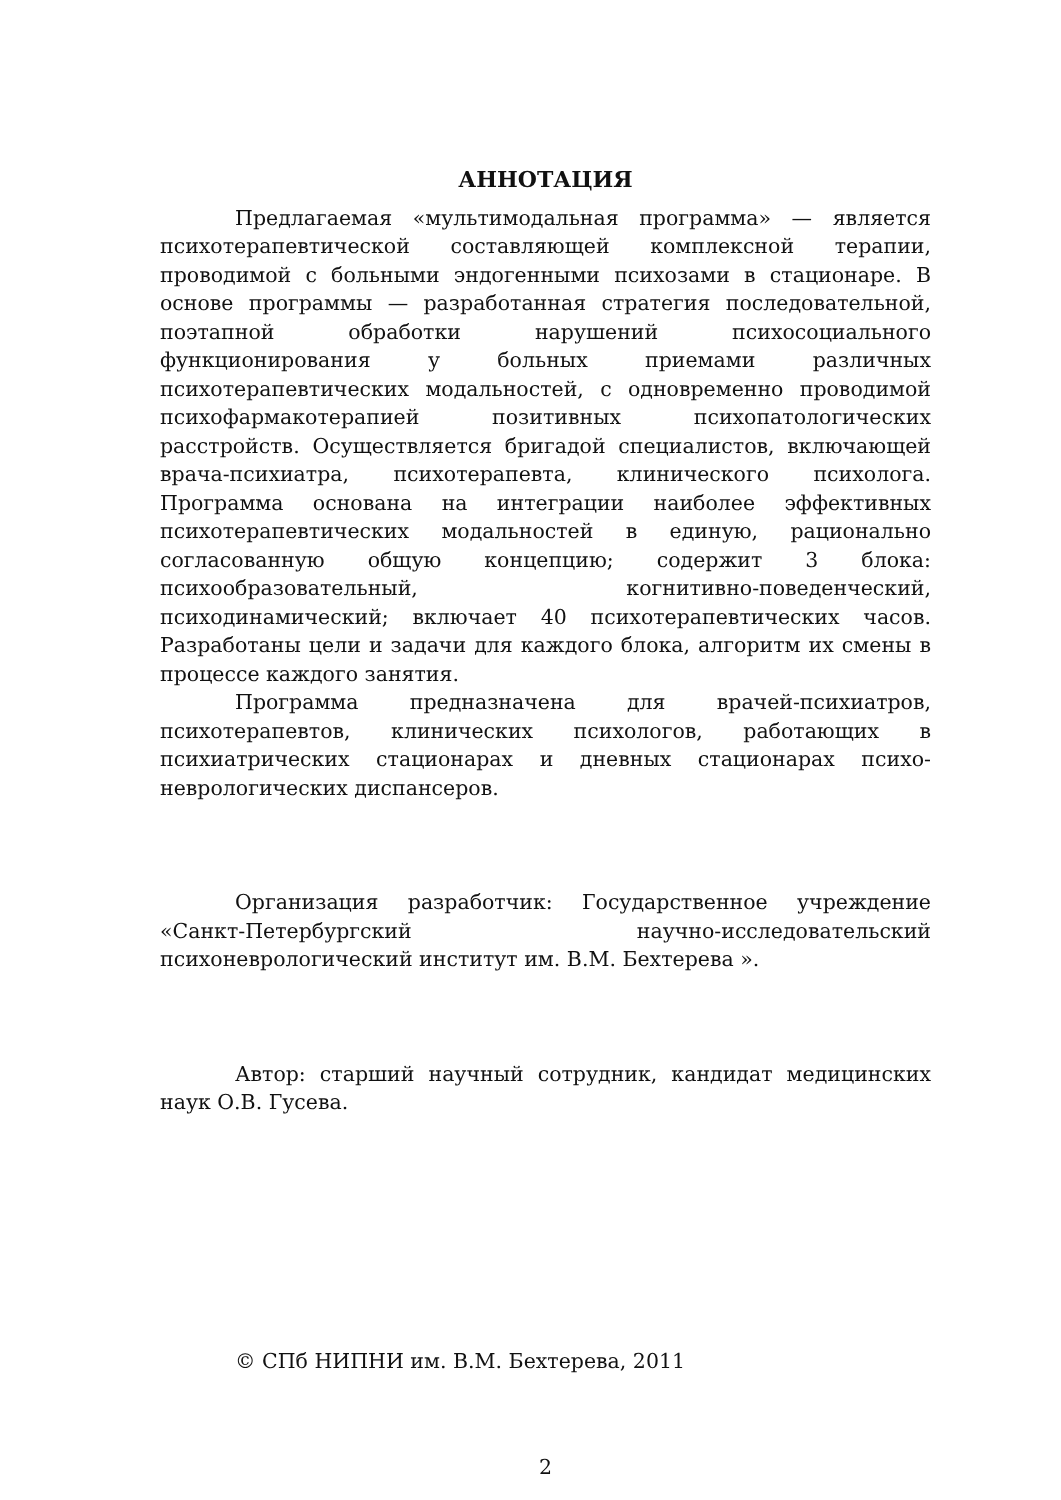АННОТАЦИЯ
Предлагаемая «мультимодальная программа» — является психотерапевтической составляющей комплексной терапии, проводимой с больными эндогенными психозами в стационаре. В основе программы — разработанная стратегия последовательной, поэтапной обработки нарушений психосоциального функционирования у больных приемами различных психотерапевтических модальностей, с одновременно проводимой психофармакотерапией позитивных психопатологических расстройств. Осуществляется бригадой специалистов, включающей врача-психиатра, психотерапевта, клинического психолога. Программа основана на интеграции наиболее эффективных психотерапевтических модальностей в единую, рационально согласованную общую концепцию; содержит 3 блока: психообразовательный, когнитивно-поведенческий, психодинамический; включает 40 психотерапевтических часов. Разработаны цели и задачи для каждого блока, алгоритм их смены в процессе каждого занятия.
Программа предназначена для врачей-психиатров, психотерапевтов, клинических психологов, работающих в психиатрических стационарах и дневных стационарах психо-неврологических диспансеров.
Организация разработчик: Государственное учреждение «Санкт-Петербургский научно-исследовательский психоневрологический институт им. В.М. Бехтерева ».
Автор: старший научный сотрудник, кандидат медицинских наук О.В. Гусева.
© СПб НИПНИ им. В.М. Бехтерева, 2011
2